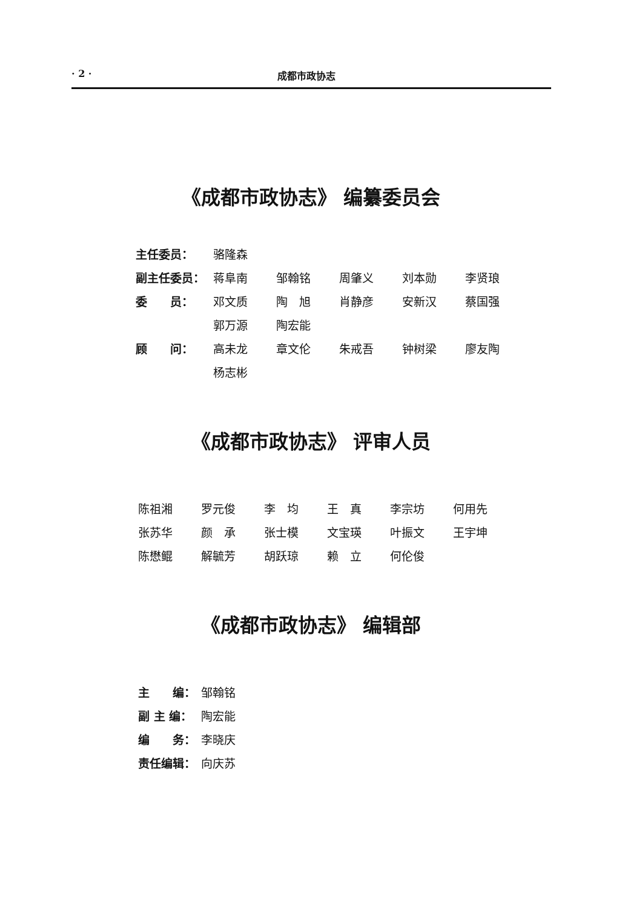· 2 · 成都市政协志
《成都市政协志》 编纂委员会
| 主任委员： | 骆隆森 | | | | |
| 副主任委员： | 蒋阜南 | 邹翰铭 | 周肇义 | 刘本勋 | 李贤琅 |
| 委 员： | 邓文质 | 陶 旭 | 肖静彦 | 安新汉 | 蔡国强 |
| | 郭万源 | 陶宏能 | | | |
| 顾 问： | 高未龙 | 章文伦 | 朱戒吾 | 钟树梁 | 廖友陶 |
| | 杨志彬 | | | | |
《成都市政协志》 评审人员
| 陈祖湘 | 罗元俊 | 李 均 | 王 真 | 李宗坊 | 何用先 |
| 张苏华 | 颜 承 | 张士模 | 文宝瑛 | 叶振文 | 王宇坤 |
| 陈懋鲲 | 解毓芳 | 胡跃琼 | 赖 立 | 何伦俊 | |
《成都市政协志》 编辑部
| 主 编： | 邹翰铭 |
| 副 主 编： | 陶宏能 |
| 编 务： | 李晓庆 |
| 责任编辑： | 向庆苏 |